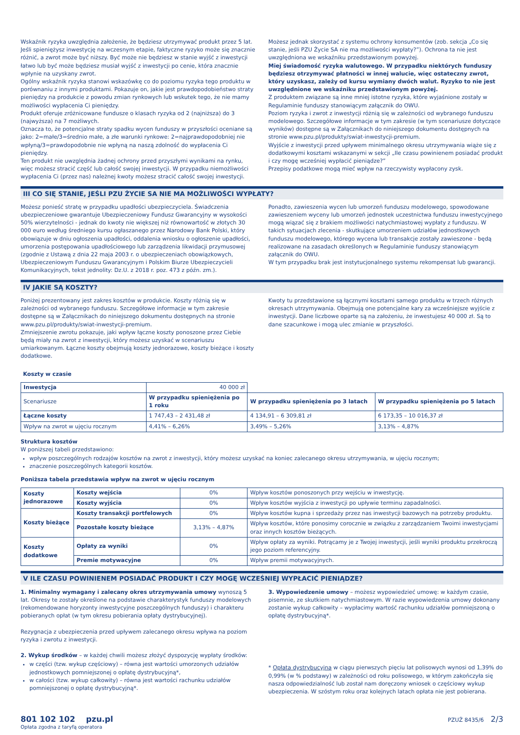Wskaźnik ryzyka uwzględnia założenie, że będziesz utrzymywać produkt przez 5 lat. Jeśli spieniężysz inwestycję na wczesnym etapie, faktyczne ryzyko może się znacznie różnić, a zwrot może być niższy. Być może nie będziesz w stanie wyjść z inwestycji łatwo lub być może będziesz musiał wyjść z inwestycji po cenie, która znacznie wpłynie na uzyskany zwrot.
Ogólny wskaźnik ryzyka stanowi wskazówkę co do poziomu ryzyka tego produktu w porównaniu z innymi produktami. Pokazuje on, jakie jest prawdopodobieństwo straty pieniędzy na produkcie z powodu zmian rynkowych lub wskutek tego, że nie mamy możliwości wypłacenia Ci pieniędzy.
Produkt oferuje zróżnicowane fundusze o klasach ryzyka od 2 (najniższa) do 3 (najwyższa) na 7 możliwych.
Oznacza to, że potencjalne straty spadku wycen funduszy w przyszłości oceniane są jako: 2=małe/3=średnio małe, a złe warunki rynkowe: 2=najprawdopodobniej nie wpłyną/3=prawdopodobnie nie wpłyną na naszą zdolność do wypłacenia Ci pieniędzy.
Ten produkt nie uwzględnia żadnej ochrony przed przyszłymi wynikami na rynku, więc możesz stracić część lub całość swojej inwestycji. W przypadku niemożliwości wypłacenia Ci (przez nas) należnej kwoty możesz stracić całość swojej inwestycji.
Możesz jednak skorzystać z systemu ochrony konsumentów (zob. sekcja „Co się stanie, jeśli PZU Życie SA nie ma możliwości wypłaty?”). Ochrona ta nie jest uwzględniona we wskaźniku przedstawionym powyżej.
Miej świadomość ryzyka walutowego. W przypadku niektórych funduszy będziesz otrzymywać płatności w innej walucie, więc ostateczny zwrot, który uzyskasz, zależy od kursu wymiany dwóch walut. Ryzyko to nie jest uwzględnione we wskaźniku przedstawionym powyżej.
Z produktem związane są inne mniej istotne ryzyka, które wyjaśnione zostały w Regulaminie funduszy stanowiącym załącznik do OWU.
Poziom ryzyka i zwrot z inwestycji różnią się w zależności od wybranego funduszu modelowego. Szczegółowe informacje w tym zakresie (w tym scenariusze dotyczące wyników) dostępne są w Załącznikach do niniejszego dokumentu dostępnych na stronie www.pzu.pl/produkty/swiat-inwestycji-premium.
Wyjście z inwestycji przed upływem minimalnego okresu utrzymywania wiąże się z dodatkowymi kosztami wskazanymi w sekcji „Ile czasu powinienem posiadać produkt i czy mogę wcześniej wypłacić pieniądze?”
Przepisy podatkowe mogą mieć wpływ na rzeczywisty wypłacony zysk.
III CO SIĘ STANIE, JEŚLI PZU ŻYCIE SA NIE MA MOŻLIWOŚCI WYPŁATY?
Możesz ponieść stratę w przypadku upadłości ubezpieczyciela. Świadczenia ubezpieczeniowe gwarantuje Ubezpieczeniowy Fundusz Gwarancyjny w wysokości 50% wierzytelności - jednak do kwoty nie większej niż równowartość w złotych 30 000 euro według średniego kursu ogłaszanego przez Narodowy Bank Polski, który obowiązuje w dniu ogłoszenia upadłości, oddalenia wniosku o ogłoszenie upadłości, umorzenia postępowania upadłościowego lub zarządzenia likwidacji przymusowej (zgodnie z Ustawą z dnia 22 maja 2003 r. o ubezpieczeniach obowiązkowych, Ubezpieczeniowym Funduszu Gwarancyjnym i Polskim Biurze Ubezpieczycieli Komunikacyjnych, tekst jednolity: Dz.U. z 2018 r. poz. 473 z późn. zm.).
Ponadto, zawieszenia wycen lub umorzeń funduszu modelowego, spowodowane zawieszeniem wyceny lub umorzeń jednostek uczestnictwa funduszu inwestycyjnego mogą wiązać się z brakiem możliwości natychmiastowej wypłaty z funduszu. W takich sytuacjach zlecenia - skutkujące umorzeniem udziałów jednostkowych funduszu modelowego, którego wycena lub transakcje zostały zawieszone - będą realizowane na zasadach określonych w Regulaminie funduszy stanowiącym załącznik do OWU.
W tym przypadku brak jest instytucjonalnego systemu rekompensat lub gwarancji.
IV JAKIE SĄ KOSZTY?
Poniżej prezentowany jest zakres kosztów w produkcie. Koszty różnią się w zależności od wybranego funduszu. Szczegółowe informacje w tym zakresie dostępne są w Załącznikach do niniejszego dokumentu dostępnych na stronie www.pzu.pl/produkty/swiat-inwestycji-premium.
Zmniejszenie zwrotu pokazuje, jaki wpływ łączne koszty ponoszone przez Ciebie będą miały na zwrot z inwestycji, który możesz uzyskać w scenariuszu umiarkowanym. Łączne koszty obejmują koszty jednorazowe, koszty bieżące i koszty dodatkowe.
Kwoty tu przedstawione są łącznymi kosztami samego produktu w trzech różnych okresach utrzymywania. Obejmują one potencjalne kary za wcześniejsze wyjście z inwestycji. Dane liczbowe oparte są na założeniu, że inwestujesz 40 000 zł. Są to dane szacunkowe i mogą ulec zmianie w przyszłości.
Koszty w czasie
| Inwestycja | 40 000 zł | | |
| Scenariusze | W przypadku spieniężenia po 1 roku | W przypadku spieniężenia po 3 latach | W przypadku spieniężenia po 5 latach |
| Łączne koszty | 1 747,43 – 2 431,48 zł | 4 134,91 – 6 309,81 zł | 6 173,35 – 10 016,37 zł |
| Wpływ na zwrot w ujęciu rocznym | 4,41% – 6,26% | 3,49% – 5,26% | 3,13% – 4,87% |
Struktura kosztów
W poniższej tabeli przedstawiono:
wpływ poszczególnych rodzajów kosztów na zwrot z inwestycji, który możesz uzyskać na koniec zalecanego okresu utrzymywania, w ujęciu rocznym;
znaczenie poszczególnych kategorii kosztów.
Poniższa tabela przedstawia wpływ na zwrot w ujęciu rocznym
| Koszty jednorazowe | Koszty wejścia | 0% | Wpływ kosztów ponoszonych przy wejściu w inwestycję. |
| | Koszty wyjścia | 0% | Wpływ kosztów wyjścia z inwestycji po upływie terminu zapadalności. |
| Koszty bieżące | Koszty transakcji portfelowych | 0% | Wpływ kosztów kupna i sprzedaży przez nas inwestycji bazowych na potrzeby produktu. |
| | Pozostałe koszty bieżące | 3,13% – 4,87% | Wpływ kosztów, które ponosimy corocznie w związku z zarządzaniem Twoimi inwestycjami oraz innych kosztów bieżących. |
| Koszty dodatkowe | Opłaty za wyniki | 0% | Wpływ opłaty za wyniki. Potrącamy je z Twojej inwestycji, jeśli wyniki produktu przekroczą jego poziom referencyjny. |
| | Premie motywacyjne | 0% | Wpływ premii motywacyjnych. |
V ILE CZASU POWINIENEM POSIADAĆ PRODUKT I CZY MOGĘ WCZEŚNIEJ WYPŁACIĆ PIENIĄDZE?
1. Minimalny wymagany i zalecany okres utrzymywania umowy wynoszą 5 lat. Okresy te zostały określone na podstawie charakterystyk funduszy modelowych (rekomendowane horyzonty inwestycyjne poszczególnych funduszy) i charakteru pobieranych opłat (w tym okresu pobierania opłaty dystrybucyjnej).
Rezygnacja z ubezpieczenia przed upływem zalecanego okresu wpływa na poziom ryzyka i zwrotu z inwestycji.
2. Wykup środków – w każdej chwili możesz złożyć dyspozycję wypłaty środków:
w części (tzw. wykup częściowy) – równa jest wartości umorzonych udziałów jednostkowych pomniejszonej o opłatę dystrybucyjną*,
w całości (tzw. wykup całkowity) – równa jest wartości rachunku udziałów pomniejszonej o opłatę dystrybucyjną*.
3. Wypowiedzenie umowy – możesz wypowiedzieć umowę: w każdym czasie, pisemnie, ze skutkiem natychmiastowym. W razie wypowiedzenia umowy dokonany zostanie wykup całkowity – wypłacimy wartość rachunku udziałów pomniejszoną o opłatę dystrybucyjną*.
* Opłata dystrybucyjna w ciągu pierwszych pięciu lat polisowych wynosi od 1,39% do 0,99% (w % podstawy) w zależności od roku polisowego, w którym zakończyła się nasza odpowiedzialność lub został nam doręczony wniosek o częściowy wykup ubezpieczenia. W szóstym roku oraz kolejnych latach opłata nie jest pobierana.
801 102 102 pzu.pl
Opłata zgodna z taryfą operatora
PZUŻ 8435/6 2/3